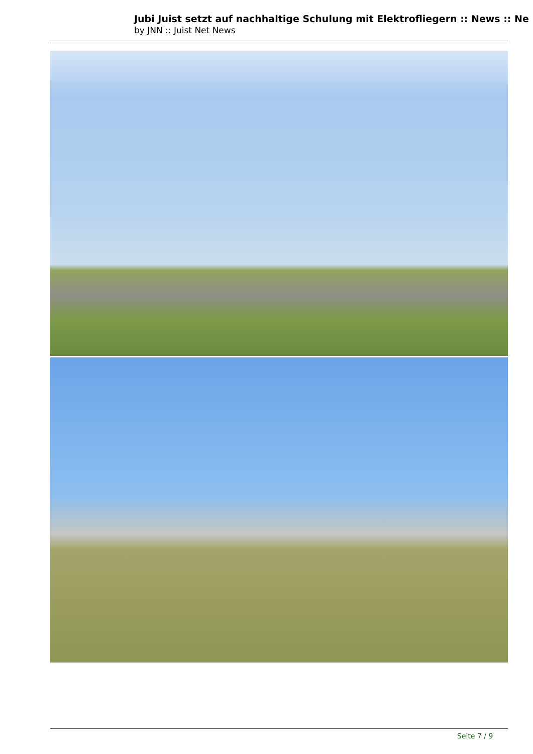Jubi Juist setzt auf nachhaltige Schulung mit Elektrofliegern :: News :: Ne
by JNN :: Juist Net News
Seite 7 / 9